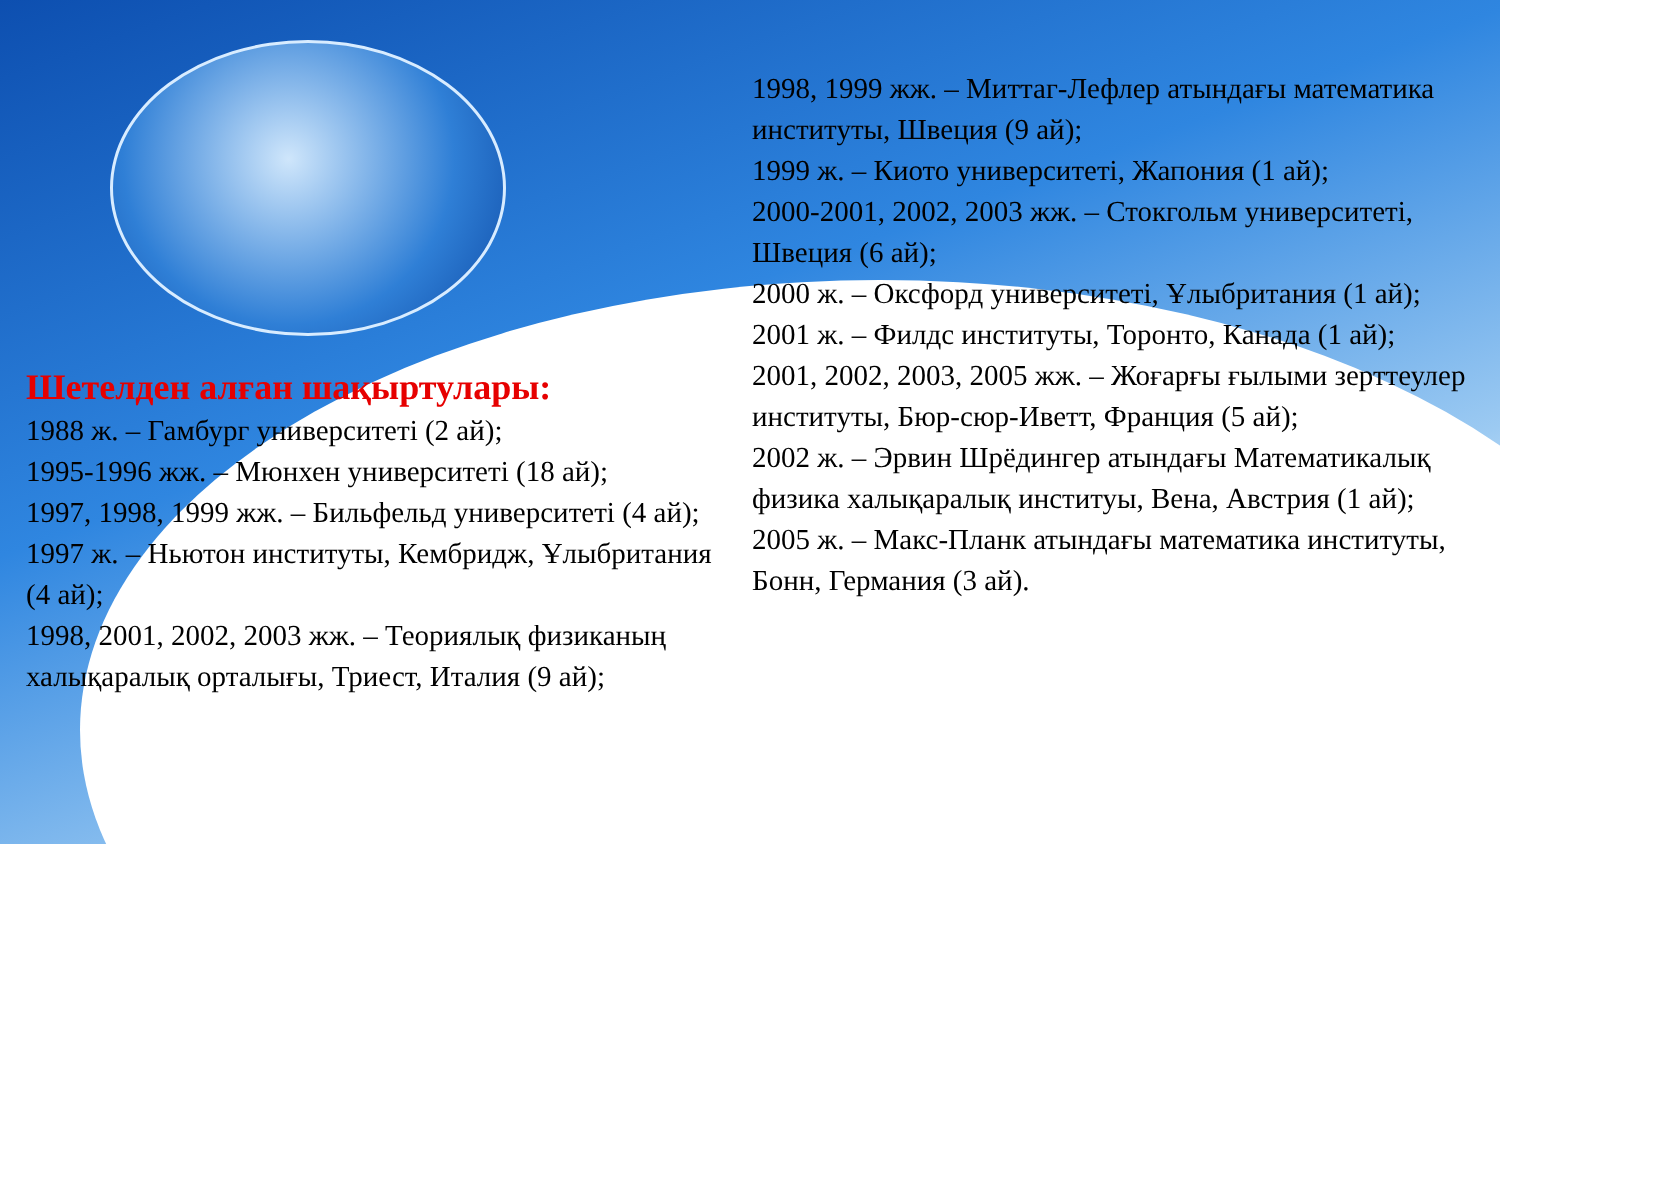Шетелден алған шақыртулары:
1988 ж. – Гамбург университеті (2 ай);
1995-1996 жж. – Мюнхен университеті (18 ай);
1997, 1998, 1999 жж. – Бильфельд университеті (4 ай);
1997 ж. – Ньютон институты, Кембридж, Ұлыбритания (4 ай);
1998, 2001, 2002, 2003 жж. – Теориялық физиканың халықаралық орталығы, Триест, Италия (9 ай);
1998, 1999 жж. – Миттаг-Лефлер атындағы математика институты, Швеция (9 ай);
1999 ж. – Киото университеті, Жапония (1 ай);
2000-2001, 2002, 2003 жж. – Стокгольм университеті, Швеция (6 ай);
2000 ж. – Оксфорд университеті, Ұлыбритания (1 ай);
2001 ж. – Филдс институты, Торонто, Канада (1 ай);
2001, 2002, 2003, 2005 жж. – Жоғарғы ғылыми зерттеулер институты, Бюр-сюр-Иветт, Франция (5 ай);
2002 ж. – Эрвин Шрёдингер атындағы Математикалық физика халықаралық институы, Вена, Австрия (1 ай);
2005 ж. – Макс-Планк атындағы математика институты, Бонн, Германия (3 ай).